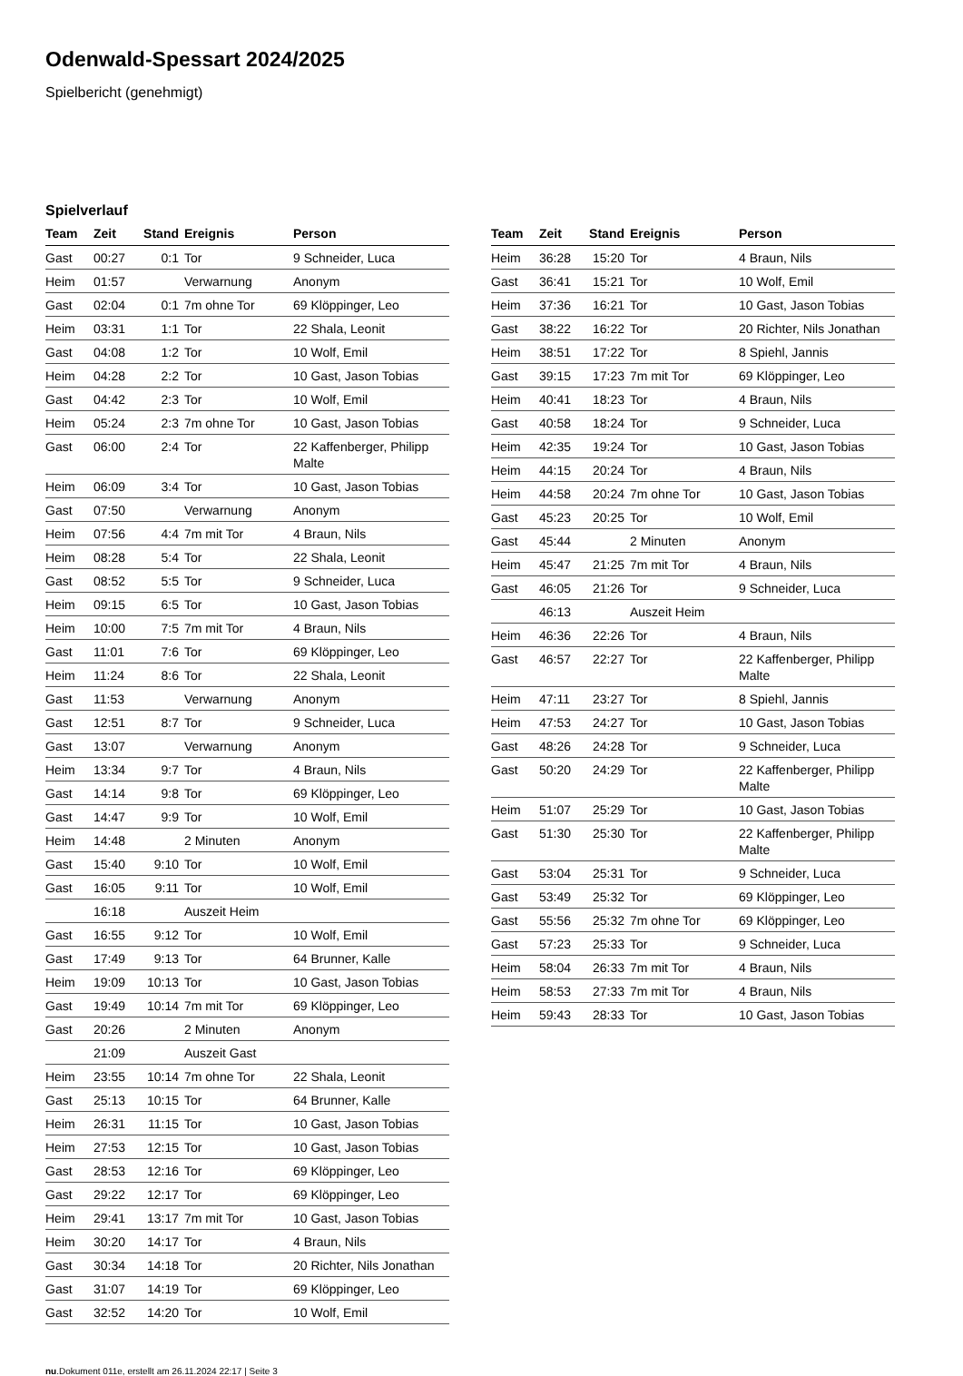Odenwald-Spessart 2024/2025
Spielbericht (genehmigt)
Spielverlauf
| Team | Zeit | Stand | Ereignis | Person |
| --- | --- | --- | --- | --- |
| Gast | 00:27 | 0:1 | Tor | 9 Schneider, Luca |
| Heim | 01:57 | | Verwarnung | Anonym |
| Gast | 02:04 | 0:1 | 7m ohne Tor | 69 Klöppinger, Leo |
| Heim | 03:31 | 1:1 | Tor | 22 Shala, Leonit |
| Gast | 04:08 | 1:2 | Tor | 10 Wolf, Emil |
| Heim | 04:28 | 2:2 | Tor | 10 Gast, Jason Tobias |
| Gast | 04:42 | 2:3 | Tor | 10 Wolf, Emil |
| Heim | 05:24 | 2:3 | 7m ohne Tor | 10 Gast, Jason Tobias |
| Gast | 06:00 | 2:4 | Tor | 22 Kaffenberger, Philipp Malte |
| Heim | 06:09 | 3:4 | Tor | 10 Gast, Jason Tobias |
| Gast | 07:50 | | Verwarnung | Anonym |
| Heim | 07:56 | 4:4 | 7m mit Tor | 4 Braun, Nils |
| Heim | 08:28 | 5:4 | Tor | 22 Shala, Leonit |
| Gast | 08:52 | 5:5 | Tor | 9 Schneider, Luca |
| Heim | 09:15 | 6:5 | Tor | 10 Gast, Jason Tobias |
| Heim | 10:00 | 7:5 | 7m mit Tor | 4 Braun, Nils |
| Gast | 11:01 | 7:6 | Tor | 69 Klöppinger, Leo |
| Heim | 11:24 | 8:6 | Tor | 22 Shala, Leonit |
| Gast | 11:53 | | Verwarnung | Anonym |
| Gast | 12:51 | 8:7 | Tor | 9 Schneider, Luca |
| Gast | 13:07 | | Verwarnung | Anonym |
| Heim | 13:34 | 9:7 | Tor | 4 Braun, Nils |
| Gast | 14:14 | 9:8 | Tor | 69 Klöppinger, Leo |
| Gast | 14:47 | 9:9 | Tor | 10 Wolf, Emil |
| Heim | 14:48 | | 2 Minuten | Anonym |
| Gast | 15:40 | 9:10 | Tor | 10 Wolf, Emil |
| Gast | 16:05 | 9:11 | Tor | 10 Wolf, Emil |
| | 16:18 | | Auszeit Heim | |
| Gast | 16:55 | 9:12 | Tor | 10 Wolf, Emil |
| Gast | 17:49 | 9:13 | Tor | 64 Brunner, Kalle |
| Heim | 19:09 | 10:13 | Tor | 10 Gast, Jason Tobias |
| Gast | 19:49 | 10:14 | 7m mit Tor | 69 Klöppinger, Leo |
| Gast | 20:26 | | 2 Minuten | Anonym |
| | 21:09 | | Auszeit Gast | |
| Heim | 23:55 | 10:14 | 7m ohne Tor | 22 Shala, Leonit |
| Gast | 25:13 | 10:15 | Tor | 64 Brunner, Kalle |
| Heim | 26:31 | 11:15 | Tor | 10 Gast, Jason Tobias |
| Heim | 27:53 | 12:15 | Tor | 10 Gast, Jason Tobias |
| Gast | 28:53 | 12:16 | Tor | 69 Klöppinger, Leo |
| Gast | 29:22 | 12:17 | Tor | 69 Klöppinger, Leo |
| Heim | 29:41 | 13:17 | 7m mit Tor | 10 Gast, Jason Tobias |
| Heim | 30:20 | 14:17 | Tor | 4 Braun, Nils |
| Gast | 30:34 | 14:18 | Tor | 20 Richter, Nils Jonathan |
| Gast | 31:07 | 14:19 | Tor | 69 Klöppinger, Leo |
| Gast | 32:52 | 14:20 | Tor | 10 Wolf, Emil |
| Team | Zeit | Stand | Ereignis | Person |
| --- | --- | --- | --- | --- |
| Heim | 36:28 | 15:20 | Tor | 4 Braun, Nils |
| Gast | 36:41 | 15:21 | Tor | 10 Wolf, Emil |
| Heim | 37:36 | 16:21 | Tor | 10 Gast, Jason Tobias |
| Gast | 38:22 | 16:22 | Tor | 20 Richter, Nils Jonathan |
| Heim | 38:51 | 17:22 | Tor | 8 Spiehl, Jannis |
| Gast | 39:15 | 17:23 | 7m mit Tor | 69 Klöppinger, Leo |
| Heim | 40:41 | 18:23 | Tor | 4 Braun, Nils |
| Gast | 40:58 | 18:24 | Tor | 9 Schneider, Luca |
| Heim | 42:35 | 19:24 | Tor | 10 Gast, Jason Tobias |
| Heim | 44:15 | 20:24 | Tor | 4 Braun, Nils |
| Heim | 44:58 | 20:24 | 7m ohne Tor | 10 Gast, Jason Tobias |
| Gast | 45:23 | 20:25 | Tor | 10 Wolf, Emil |
| Gast | 45:44 | | 2 Minuten | Anonym |
| Heim | 45:47 | 21:25 | 7m mit Tor | 4 Braun, Nils |
| Gast | 46:05 | 21:26 | Tor | 9 Schneider, Luca |
| | 46:13 | | Auszeit Heim | |
| Heim | 46:36 | 22:26 | Tor | 4 Braun, Nils |
| Gast | 46:57 | 22:27 | Tor | 22 Kaffenberger, Philipp Malte |
| Heim | 47:11 | 23:27 | Tor | 8 Spiehl, Jannis |
| Heim | 47:53 | 24:27 | Tor | 10 Gast, Jason Tobias |
| Gast | 48:26 | 24:28 | Tor | 9 Schneider, Luca |
| Gast | 50:20 | 24:29 | Tor | 22 Kaffenberger, Philipp Malte |
| Heim | 51:07 | 25:29 | Tor | 10 Gast, Jason Tobias |
| Gast | 51:30 | 25:30 | Tor | 22 Kaffenberger, Philipp Malte |
| Gast | 53:04 | 25:31 | Tor | 9 Schneider, Luca |
| Gast | 53:49 | 25:32 | Tor | 69 Klöppinger, Leo |
| Gast | 55:56 | 25:32 | 7m ohne Tor | 69 Klöppinger, Leo |
| Gast | 57:23 | 25:33 | Tor | 9 Schneider, Luca |
| Heim | 58:04 | 26:33 | 7m mit Tor | 4 Braun, Nils |
| Heim | 58:53 | 27:33 | 7m mit Tor | 4 Braun, Nils |
| Heim | 59:43 | 28:33 | Tor | 10 Gast, Jason Tobias |
nu.Dokument 011e, erstellt am 26.11.2024 22:17 | Seite 3